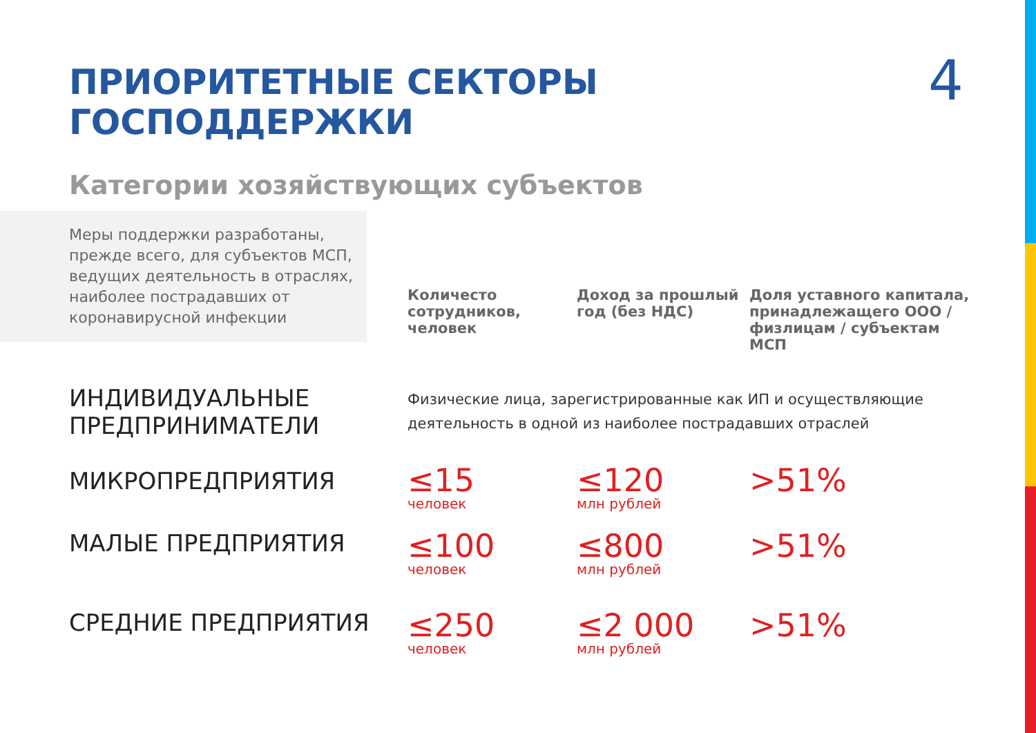ПРИОРИТЕТНЫЕ СЕКТОРЫ ГОСПОДДЕРЖКИ
4
Категории хозяйствующих субъектов
| Меры поддержки разработаны, прежде всего, для субъектов МСП, ведущих деятельность в отраслях, наиболее пострадавших от коронавирусной инфекции | Количесто сотрудников, человек | Доход за прошлый год (без НДС) | Доля уставного капитала, принадлежащего ООО / физлицам / субъектам МСП |
| ИНДИВИДУАЛЬНЫЕ ПРЕДПРИНИМАТЕЛИ | Физические лица, зарегистрированные как ИП и осуществляющие деятельность в одной из наиболее пострадавших отраслей | | |
| МИКРОПРЕДПРИЯТИЯ | ≤15 человек | ≤120 млн рублей | >51% |
| МАЛЫЕ ПРЕДПРИЯТИЯ | ≤100 человек | ≤800 млн рублей | >51% |
| СРЕДНИЕ ПРЕДПРИЯТИЯ | ≤250 человек | ≤2 000 млн рублей | >51% |